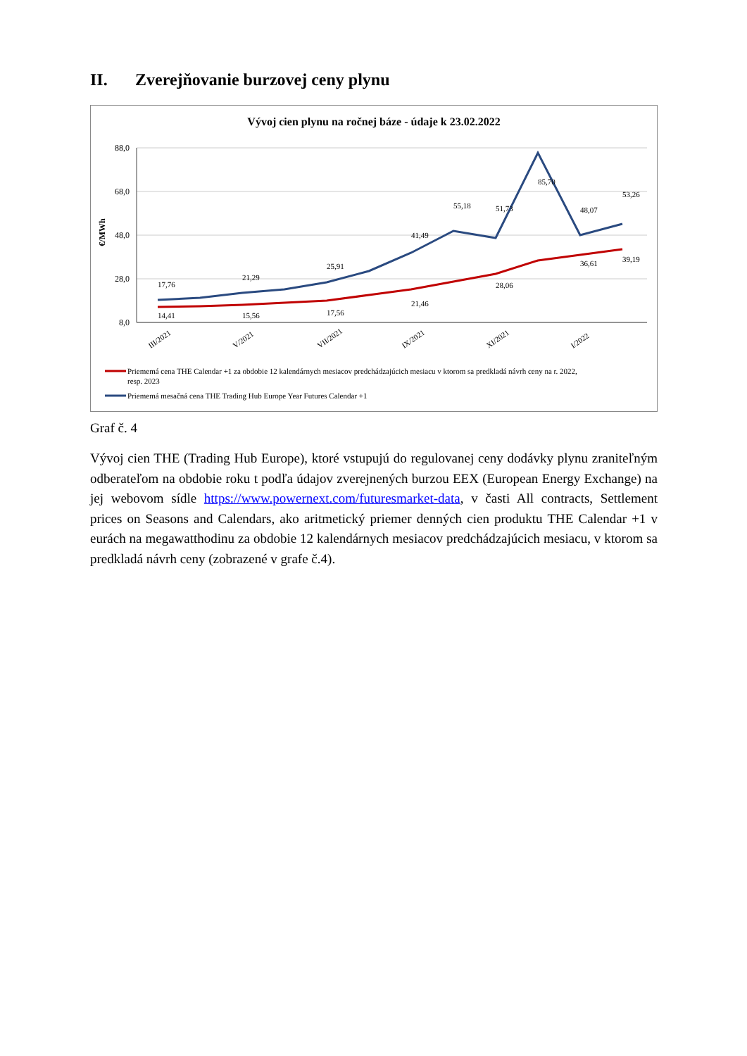II. Zverejňovanie burzovej ceny plynu
Vývoj cien plynu na ročnej báze - údaje k 23.02.2022
88,0
68,0
48,0
28,0
8,0
€/MWh
14,41
15,56
17,56
21,46
28,06
36,61
39,19
17,76
21,29
25,91
41,49
55,18
51,73
85,70
48,07
53,26
III/2021
V/2021
VII/2021
IX/2021
XI/2021
I/2022
Priememá cena THE Calendar +1 za obdobie 12 kalendárnych mesiacov predchádzajúcich mesiacu v ktorom sa predkladá návrh ceny na r. 2022,
resp. 2023
Priememá mesačná cena THE Trading Hub Europe Year Futures Calendar +1
Graf č. 4
Vývoj cien THE (Trading Hub Europe), ktoré vstupujú do regulovanej ceny dodávky plynu zraniteľným odberateľom na obdobie roku t podľa údajov zverejnených burzou EEX (European Energy Exchange) na jej webovom sídle https://www.powernext.com/futuresmarket-data, v časti All contracts, Settlement prices on Seasons and Calendars, ako aritmetický priemer denných cien produktu THE Calendar +1 v eurách na megawatthodinu za obdobie 12 kalendárnych mesiacov predchádzajúcich mesiacu, v ktorom sa predkladá návrh ceny (zobrazené v grafe č.4).